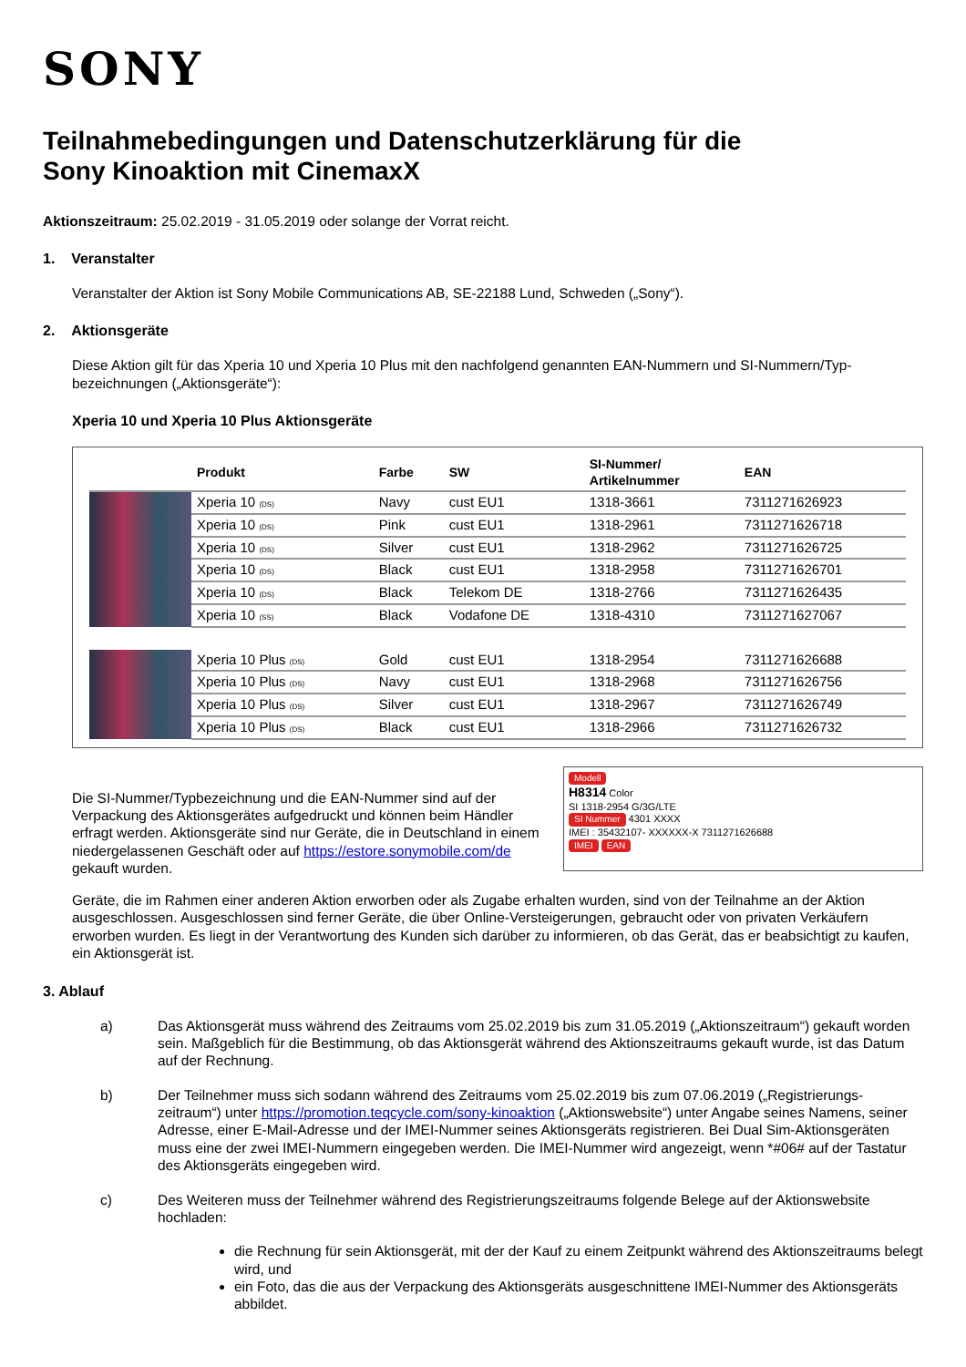SONY
Teilnahmebedingungen und Datenschutzerklärung für die
Sony Kinoaktion mit CinemaxX
Aktionszeitraum: 25.02.2019 - 31.05.2019 oder solange der Vorrat reicht.
1. Veranstalter
Veranstalter der Aktion ist Sony Mobile Communications AB, SE-22188 Lund, Schweden („Sony“).
2. Aktionsgeräte
Diese Aktion gilt für das Xperia 10 und Xperia 10 Plus mit den nachfolgend genannten EAN-Nummern und SI-Nummern/Typ-bezeichnungen („Aktionsgeräte“):
Xperia 10 und Xperia 10 Plus Aktionsgeräte
| | Produkt | Farbe | SW | SI-Nummer/ Artikelnummer | EAN |
| --- | --- | --- | --- | --- | --- |
| | Xperia 10 (DS) | Navy | cust EU1 | 1318-3661 | 7311271626923 |
| | Xperia 10 (DS) | Pink | cust EU1 | 1318-2961 | 7311271626718 |
| | Xperia 10 (DS) | Silver | cust EU1 | 1318-2962 | 7311271626725 |
| | Xperia 10 (DS) | Black | cust EU1 | 1318-2958 | 7311271626701 |
| | Xperia 10 (DS) | Black | Telekom DE | 1318-2766 | 7311271626435 |
| | Xperia 10 (SS) | Black | Vodafone DE | 1318-4310 | 7311271627067 |
| | Xperia 10 Plus (DS) | Gold | cust EU1 | 1318-2954 | 7311271626688 |
| | Xperia 10 Plus (DS) | Navy | cust EU1 | 1318-2968 | 7311271626756 |
| | Xperia 10 Plus (DS) | Silver | cust EU1 | 1318-2967 | 7311271626749 |
| | Xperia 10 Plus (DS) | Black | cust EU1 | 1318-2966 | 7311271626732 |
Modell
H8314 Color
SI 1318-2954 G/3G/LTE
SI Nummer 4301 XXXX
IMEI : 35432107- XXXXXX-X 7311271626688
IMEI EAN
Die SI-Nummer/Typbezeichnung und die EAN-Nummer sind auf der Verpackung des Aktionsgerätes aufgedruckt und können beim Händler erfragt werden. Aktionsgeräte sind nur Geräte, die in Deutschland in einem niedergelassenen Geschäft oder auf https://estore.sonymobile.com/de gekauft wurden.
Geräte, die im Rahmen einer anderen Aktion erworben oder als Zugabe erhalten wurden, sind von der Teilnahme an der Aktion ausgeschlossen. Ausgeschlossen sind ferner Geräte, die über Online-Versteigerungen, gebraucht oder von privaten Verkäufern erworben wurden. Es liegt in der Verantwortung des Kunden sich darüber zu informieren, ob das Gerät, das er beabsichtigt zu kaufen, ein Aktionsgerät ist.
3. Ablauf
a) Das Aktionsgerät muss während des Zeitraums vom 25.02.2019 bis zum 31.05.2019 („Aktionszeitraum“) gekauft worden sein. Maßgeblich für die Bestimmung, ob das Aktionsgerät während des Aktionszeitraums gekauft wurde, ist das Datum auf der Rechnung.
b) Der Teilnehmer muss sich sodann während des Zeitraums vom 25.02.2019 bis zum 07.06.2019 („Registrierungs-zeitraum“) unter https://promotion.teqcycle.com/sony-kinoaktion („Aktionswebsite“) unter Angabe seines Namens, seiner Adresse, einer E-Mail-Adresse und der IMEI-Nummer seines Aktionsgeräts registrieren. Bei Dual Sim-Aktionsgeräten muss eine der zwei IMEI-Nummern eingegeben werden. Die IMEI-Nummer wird angezeigt, wenn *#06# auf der Tastatur des Aktionsgeräts eingegeben wird.
c) Des Weiteren muss der Teilnehmer während des Registrierungszeitraums folgende Belege auf der Aktionswebsite hochladen:
die Rechnung für sein Aktionsgerät, mit der der Kauf zu einem Zeitpunkt während des Aktionszeitraums belegt wird, und
ein Foto, das die aus der Verpackung des Aktionsgeräts ausgeschnittene IMEI-Nummer des Aktionsgeräts abbildet.